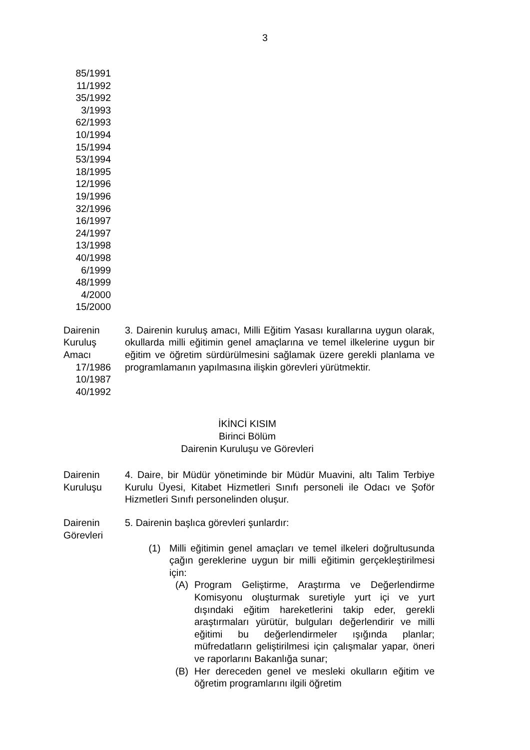3
85/1991
11/1992
35/1992
3/1993
62/1993
10/1994
15/1994
53/1994
18/1995
12/1996
19/1996
32/1996
16/1997
24/1997
13/1998
40/1998
6/1999
48/1999
4/2000
15/2000
Dairenin
Kuruluş
Amacı
17/1986
10/1987
40/1992
3. Dairenin kuruluş amacı, Milli Eğitim Yasası kurallarına uygun olarak, okullarda milli eğitimin genel amaçlarına ve temel ilkelerine uygun bir eğitim ve öğretim sürdürülmesini sağlamak üzere gerekli planlama ve programlamanın yapılmasına ilişkin görevleri yürütmektir.
İKİNCİ KISIM
Birinci Bölüm
Dairenin Kuruluşu ve Görevleri
Dairenin
Kuruluşu
4. Daire, bir Müdür yönetiminde bir Müdür Muavini, altı Talim Terbiye Kurulu Üyesi, Kitabet Hizmetleri Sınıfı personeli ile Odacı ve Şoför Hizmetleri Sınıfı personelinden oluşur.
Dairenin
Görevleri
5. Dairenin başlıca görevleri şunlardır:
(1) Milli eğitimin genel amaçları ve temel ilkeleri doğrultusunda çağın gereklerine uygun bir milli eğitimin gerçekleştirilmesi için:
(A) Program Geliştirme, Araştırma ve Değerlendirme Komisyonu oluşturmak suretiyle yurt içi ve yurt dışındaki eğitim hareketlerini takip eder, gerekli araştırmaları yürütür, bulguları değerlendirir ve milli eğitimi bu değerlendirmeler ışığında planlar; müfredatların geliştirilmesi için çalışmalar yapar, öneri ve raporlarını Bakanlığa sunar;
(B) Her dereceden genel ve mesleki okulların eğitim ve öğretim programlarını ilgili öğretim